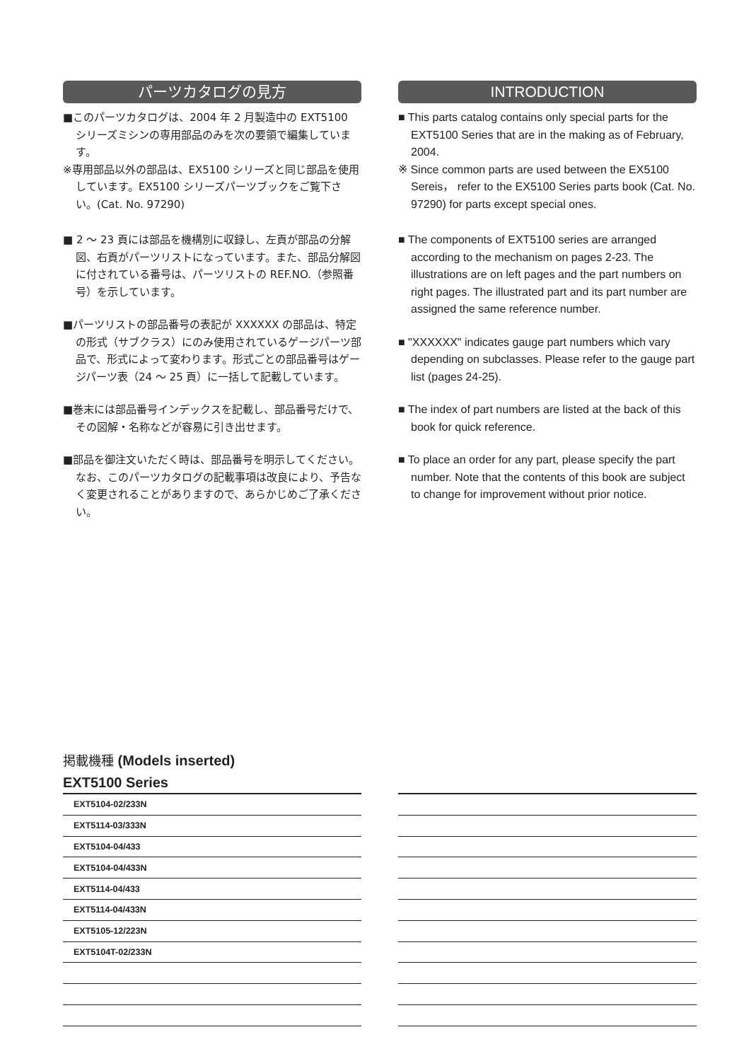パーツカタログの見方
■このパーツカタログは、2004 年 2 月製造中の EXT5100 シリーズミシンの専用部品のみを次の要領で編集しています。
※専用部品以外の部品は、EX5100 シリーズと同じ部品を使用しています。EX5100 シリーズパーツブックをご覧下さい。(Cat. No. 97290)
■ 2 〜 23 頁には部品を機構別に収録し、左頁が部品の分解図、右頁がパーツリストになっています。また、部品分解図に付されている番号は、パーツリストの REF.NO.（参照番号）を示しています。
■パーツリストの部品番号の表記が XXXXXX の部品は、特定の形式（サブクラス）にのみ使用されているゲージパーツ部品で、形式によって変わります。形式ごとの部品番号はゲージパーツ表（24 〜 25 頁）に一括して記載しています。
■巻末には部品番号インデックスを記載し、部品番号だけで、その図解・名称などが容易に引き出せます。
■部品を御注文いただく時は、部品番号を明示してください。なお、このパーツカタログの記載事項は改良により、予告なく変更されることがありますので、あらかじめご了承ください。
INTRODUCTION
■ This parts catalog contains only special parts for the EXT5100 Series that are in the making as of February, 2004.
※ Since common parts are used between the EX5100 Sereis， refer to the EX5100 Series parts book (Cat. No. 97290) for parts except special ones.
■ The components of EXT5100 series are arranged according to the mechanism on pages 2-23. The illustrations are on left pages and the part numbers on right pages. The illustrated part and its part number are assigned the same reference number.
■ "XXXXXX" indicates gauge part numbers which vary depending on subclasses. Please refer to the gauge part list (pages 24-25).
■ The index of part numbers are listed at the back of this book for quick reference.
■ To place an order for any part, please specify the part number. Note that the contents of this book are subject to change for improvement without prior notice.
掲載機種 (Models inserted)
EXT5100 Series
| EXT5104-02/233N |
| EXT5114-03/333N |
| EXT5104-04/433 |
| EXT5104-04/433N |
| EXT5114-04/433 |
| EXT5114-04/433N |
| EXT5105-12/223N |
| EXT5104T-02/233N |